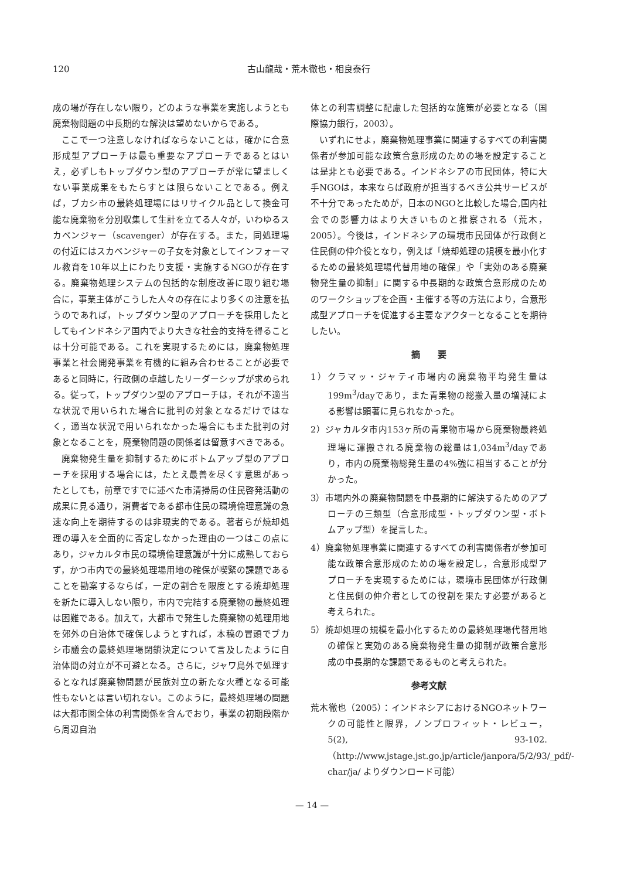120 古山龍哉・荒木徹也・相良泰行
成の場が存在しない限り，どのような事業を実施しようとも廃棄物問題の中長期的な解決は望めないからである。
ここで一つ注意しなければならないことは，確かに合意形成型アプローチは最も重要なアプローチであるとはいえ，必ずしもトップダウン型のアプローチが常に望ましくない事業成果をもたらすとは限らないことである。例えば，ブカシ市の最終処理場にはリサイクル品として換金可能な廃棄物を分別収集して生計を立てる人々が，いわゆるスカベンジャー（scavenger）が存在する。また，同処理場の付近にはスカベンジャーの子女を対象としてインフォーマル教育を10年以上にわたり支援・実施するNGOが存在する。廃棄物処理システムの包括的な制度改善に取り組む場合に，事業主体がこうした人々の存在により多くの注意を払うのであれば，トップダウン型のアプローチを採用したとしてもインドネシア国内でより大きな社会的支持を得ることは十分可能である。これを実現するためには，廃棄物処理事業と社会開発事業を有機的に組み合わせることが必要であると同時に，行政側の卓越したリーダーシップが求められる。従って，トップダウン型のアプローチは，それが不適当な状況で用いられた場合に批判の対象となるだけではなく，適当な状況で用いられなかった場合にもまた批判の対象となることを，廃棄物問題の関係者は留意すべきである。
廃棄物発生量を抑制するためにボトムアップ型のアプローチを採用する場合には，たとえ最善を尽くす意思があったとしても，前章ですでに述べた市清掃局の住民啓発活動の成果に見る通り，消費者である都市住民の環境倫理意識の急速な向上を期待するのは非現実的である。著者らが焼却処理の導入を全面的に否定しなかった理由の一つはこの点にあり，ジャカルタ市民の環境倫理意識が十分に成熟しておらず，かつ市内での最終処理場用地の確保が喫緊の課題であることを勘案するならば，一定の割合を限度とする焼却処理を新たに導入しない限り，市内で完結する廃棄物の最終処理は困難である。加えて，大都市で発生した廃棄物の処理用地を郊外の自治体で確保しようとすれば，本稿の冒頭でブカシ市議会の最終処理場閉鎖決定について言及したように自治体間の対立が不可避となる。さらに，ジャワ島外で処理するとなれば廃棄物問題が民族対立の新たな火種となる可能性もないとは言い切れない。このように，最終処理場の問題は大都市圏全体の利害関係を含んでおり，事業の初期段階から周辺自治
体との利害調整に配慮した包括的な施策が必要となる（国際協力銀行，2003）。
いずれにせよ，廃棄物処理事業に関連するすべての利害関係者が参加可能な政策合意形成のための場を設定することは是非とも必要である。インドネシアの市民団体，特に大手NGOは，本来ならば政府が担当するべき公共サービスが不十分であったためが，日本のNGOと比較した場合,国内社会での影響力はより大きいものと推察される（荒木，2005）。今後は，インドネシアの環境市民団体が行政側と住民側の仲介役となり，例えば「焼却処理の規模を最小化するための最終処理場代替用地の確保」や「実効のある廃棄物発生量の抑制」に関する中長期的な政策合意形成のためのワークショップを企画・主催する等の方法により，合意形成型アプローチを促進する主要なアクターとなることを期待したい。
摘　　要
1）クラマッ・ジャティ市場内の廃棄物平均発生量は199m<sup>3</sup>/dayであり，また青果物の総搬入量の増減による影響は顕著に見られなかった。
2）ジャカルタ市内153ヶ所の青果物市場から廃棄物最終処理場に運搬される廃棄物の総量は1,034m<sup>3</sup>/dayであり，市内の廃棄物総発生量の4%強に相当することが分かった。
3）市場内外の廃棄物問題を中長期的に解決するためのアプローチの三類型（合意形成型・トップダウン型・ボトムアップ型）を提言した。
4）廃棄物処理事業に関連するすべての利害関係者が参加可能な政策合意形成のための場を設定し，合意形成型アプローチを実現するためには，環境市民団体が行政側と住民側の仲介者としての役割を果たす必要があると考えられた。
5）焼却処理の規模を最小化するための最終処理場代替用地の確保と実効のある廃棄物発生量の抑制が政策合意形成の中長期的な課題であるものと考えられた。
参考文献
荒木徹也（2005）：インドネシアにおけるNGOネットワークの可能性と限界，ノンプロフィット・レビュー，5(2), 93-102.（http://www.jstage.jst.go.jp/article/janpora/5/2/93/_pdf/-char/ja/ よりダウンロード可能）
— 14 —